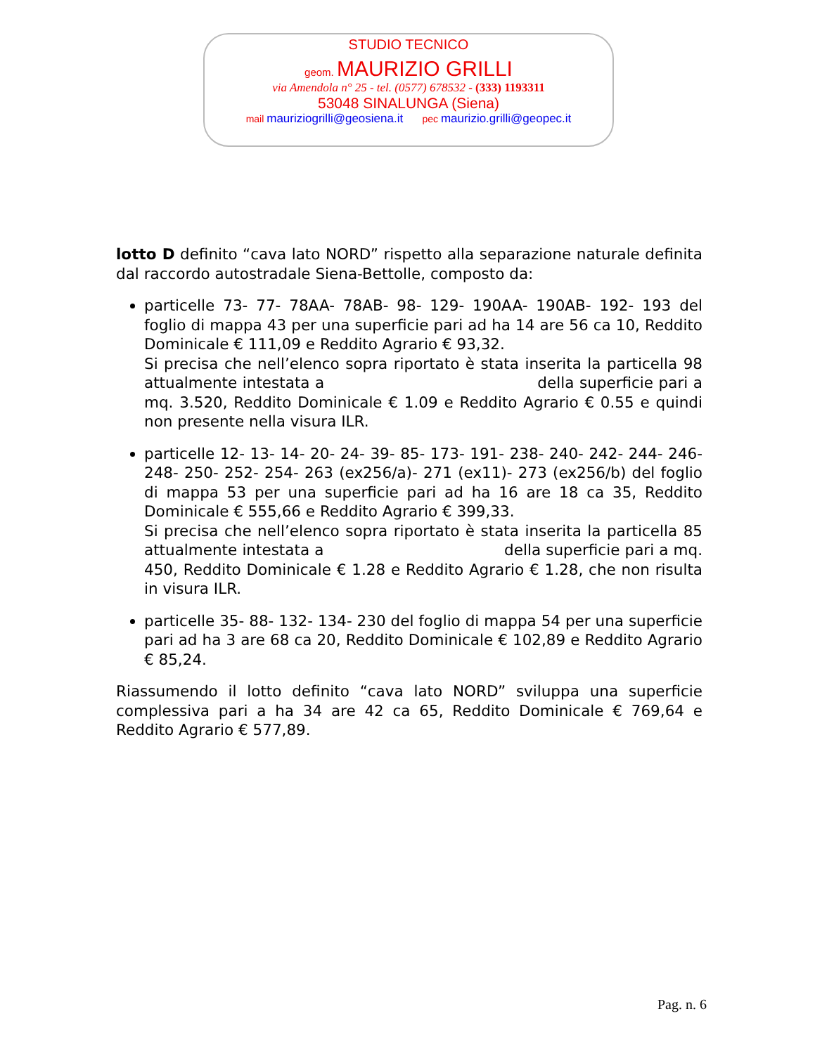STUDIO TECNICO
geom. MAURIZIO GRILLI
via Amendola n° 25 - tel. (0577) 678532 - (333) 1193311
53048 SINALUNGA (Siena)
mail mauriziogrilli@geosiena.it pec maurizio.grilli@geopec.it
lotto D definito “cava lato NORD” rispetto alla separazione naturale definita dal raccordo autostradale Siena-Bettolle, composto da:
particelle 73- 77- 78AA- 78AB- 98- 129- 190AA- 190AB- 192- 193 del foglio di mappa 43 per una superficie pari ad ha 14 are 56 ca 10, Reddito Dominicale € 111,09 e Reddito Agrario € 93,32.
Si precisa che nell’elenco sopra riportato è stata inserita la particella 98 attualmente intestata a della superficie pari a mq. 3.520, Reddito Dominicale € 1.09 e Reddito Agrario € 0.55 e quindi non presente nella visura ILR.
particelle 12- 13- 14- 20- 24- 39- 85- 173- 191- 238- 240- 242- 244- 246- 248- 250- 252- 254- 263 (ex256/a)- 271 (ex11)- 273 (ex256/b) del foglio di mappa 53 per una superficie pari ad ha 16 are 18 ca 35, Reddito Dominicale € 555,66 e Reddito Agrario € 399,33.
Si precisa che nell’elenco sopra riportato è stata inserita la particella 85 attualmente intestata a della superficie pari a mq. 450, Reddito Dominicale € 1.28 e Reddito Agrario € 1.28, che non risulta in visura ILR.
particelle 35- 88- 132- 134- 230 del foglio di mappa 54 per una superficie pari ad ha 3 are 68 ca 20, Reddito Dominicale € 102,89 e Reddito Agrario € 85,24.
Riassumendo il lotto definito “cava lato NORD” sviluppa una superficie complessiva pari a ha 34 are 42 ca 65, Reddito Dominicale € 769,64 e Reddito Agrario € 577,89.
Pag. n. 6